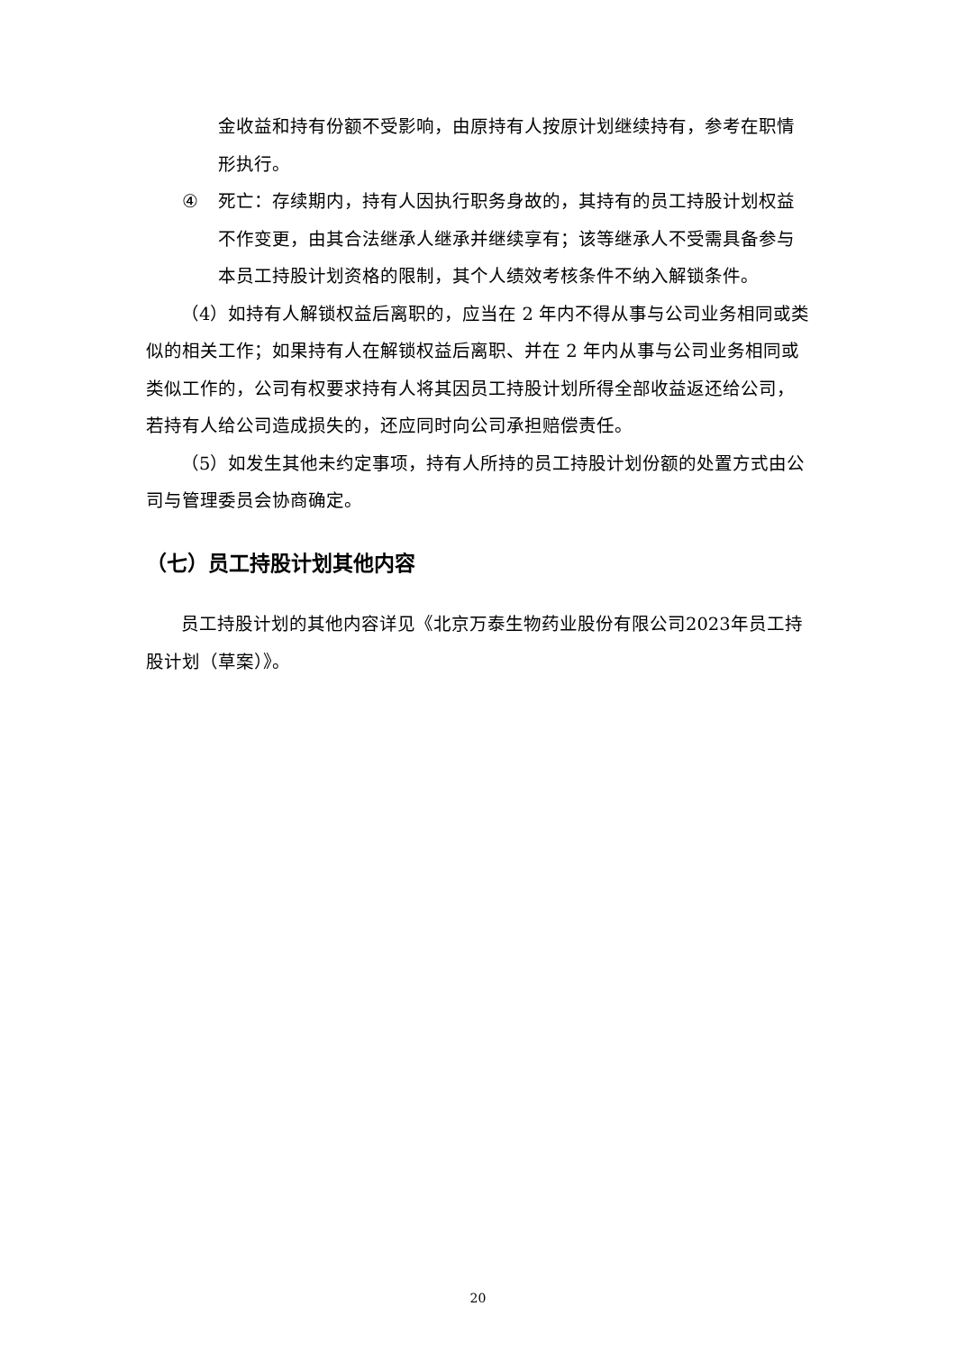金收益和持有份额不受影响，由原持有人按原计划继续持有，参考在职情形执行。
④ 死亡：存续期内，持有人因执行职务身故的，其持有的员工持股计划权益不作变更，由其合法继承人继承并继续享有；该等继承人不受需具备参与本员工持股计划资格的限制，其个人绩效考核条件不纳入解锁条件。
（4）如持有人解锁权益后离职的，应当在 2 年内不得从事与公司业务相同或类似的相关工作；如果持有人在解锁权益后离职、并在 2 年内从事与公司业务相同或类似工作的，公司有权要求持有人将其因员工持股计划所得全部收益返还给公司，若持有人给公司造成损失的，还应同时向公司承担赔偿责任。
（5）如发生其他未约定事项，持有人所持的员工持股计划份额的处置方式由公司与管理委员会协商确定。
（七）员工持股计划其他内容
员工持股计划的其他内容详见《北京万泰生物药业股份有限公司2023年员工持股计划（草案）》。
20